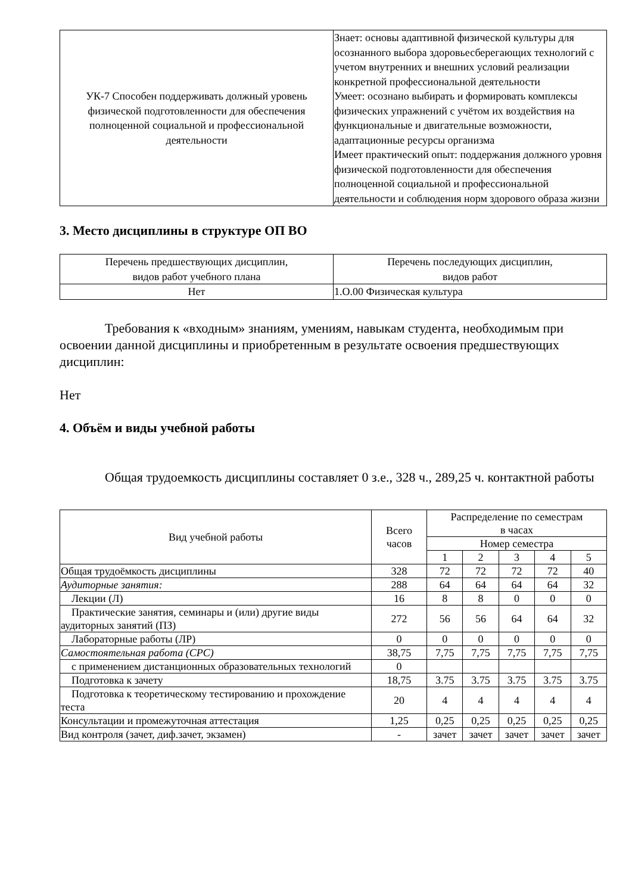| УК-7 Способен поддерживать должный уровень физической подготовленности для обеспечения полноценной социальной и профессиональной деятельности | Знает: основы адаптивной физической культуры для осознанного выбора здоровьесберегающих технологий с учетом внутренних и внешних условий реализации конкретной профессиональной деятельности Умеет: осознано выбирать и формировать комплексы физических упражнений с учётом их воздействия на функциональные и двигательные возможности, адаптационные ресурсы организма Имеет практический опыт: поддержания должного уровня физической подготовленности для обеспечения полноценной социальной и профессиональной деятельности и соблюдения норм здорового образа жизни |
3. Место дисциплины в структуре ОП ВО
| Перечень предшествующих дисциплин, видов работ учебного плана | Перечень последующих дисциплин, видов работ |
| Нет | 1.О.00 Физическая культура |
Требования к «входным» знаниям, умениям, навыкам студента, необходимым при освоении данной дисциплины и приобретенным в результате освоения предшествующих дисциплин:
Нет
4. Объём и виды учебной работы
Общая трудоемкость дисциплины составляет 0 з.е., 328 ч., 289,25 ч. контактной работы
| Вид учебной работы | Всего часов | Распределение по семестрам в часах | | | | |
| --- | --- | --- | --- | --- | --- | --- |
| | | Номер семестра | | | | |
| | | 1 | 2 | 3 | 4 | 5 |
| Общая трудоёмкость дисциплины | 328 | 72 | 72 | 72 | 72 | 40 |
| Аудиторные занятия: | 288 | 64 | 64 | 64 | 64 | 32 |
| Лекции (Л) | 16 | 8 | 8 | 0 | 0 | 0 |
| Практические занятия, семинары и (или) другие виды аудиторных занятий (ПЗ) | 272 | 56 | 56 | 64 | 64 | 32 |
| Лабораторные работы (ЛР) | 0 | 0 | 0 | 0 | 0 | 0 |
| Самостоятельная работа (СРС) | 38,75 | 7,75 | 7,75 | 7,75 | 7,75 | 7,75 |
| с применением дистанционных образовательных технологий | 0 | | | | | |
| Подготовка к зачету | 18,75 | 3.75 | 3.75 | 3.75 | 3.75 | 3.75 |
| Подготовка к теоретическому тестированию и прохождение теста | 20 | 4 | 4 | 4 | 4 | 4 |
| Консультации и промежуточная аттестация | 1,25 | 0,25 | 0,25 | 0,25 | 0,25 | 0,25 |
| Вид контроля (зачет, диф.зачет, экзамен) | - | зачет | зачет | зачет | зачет | зачет |